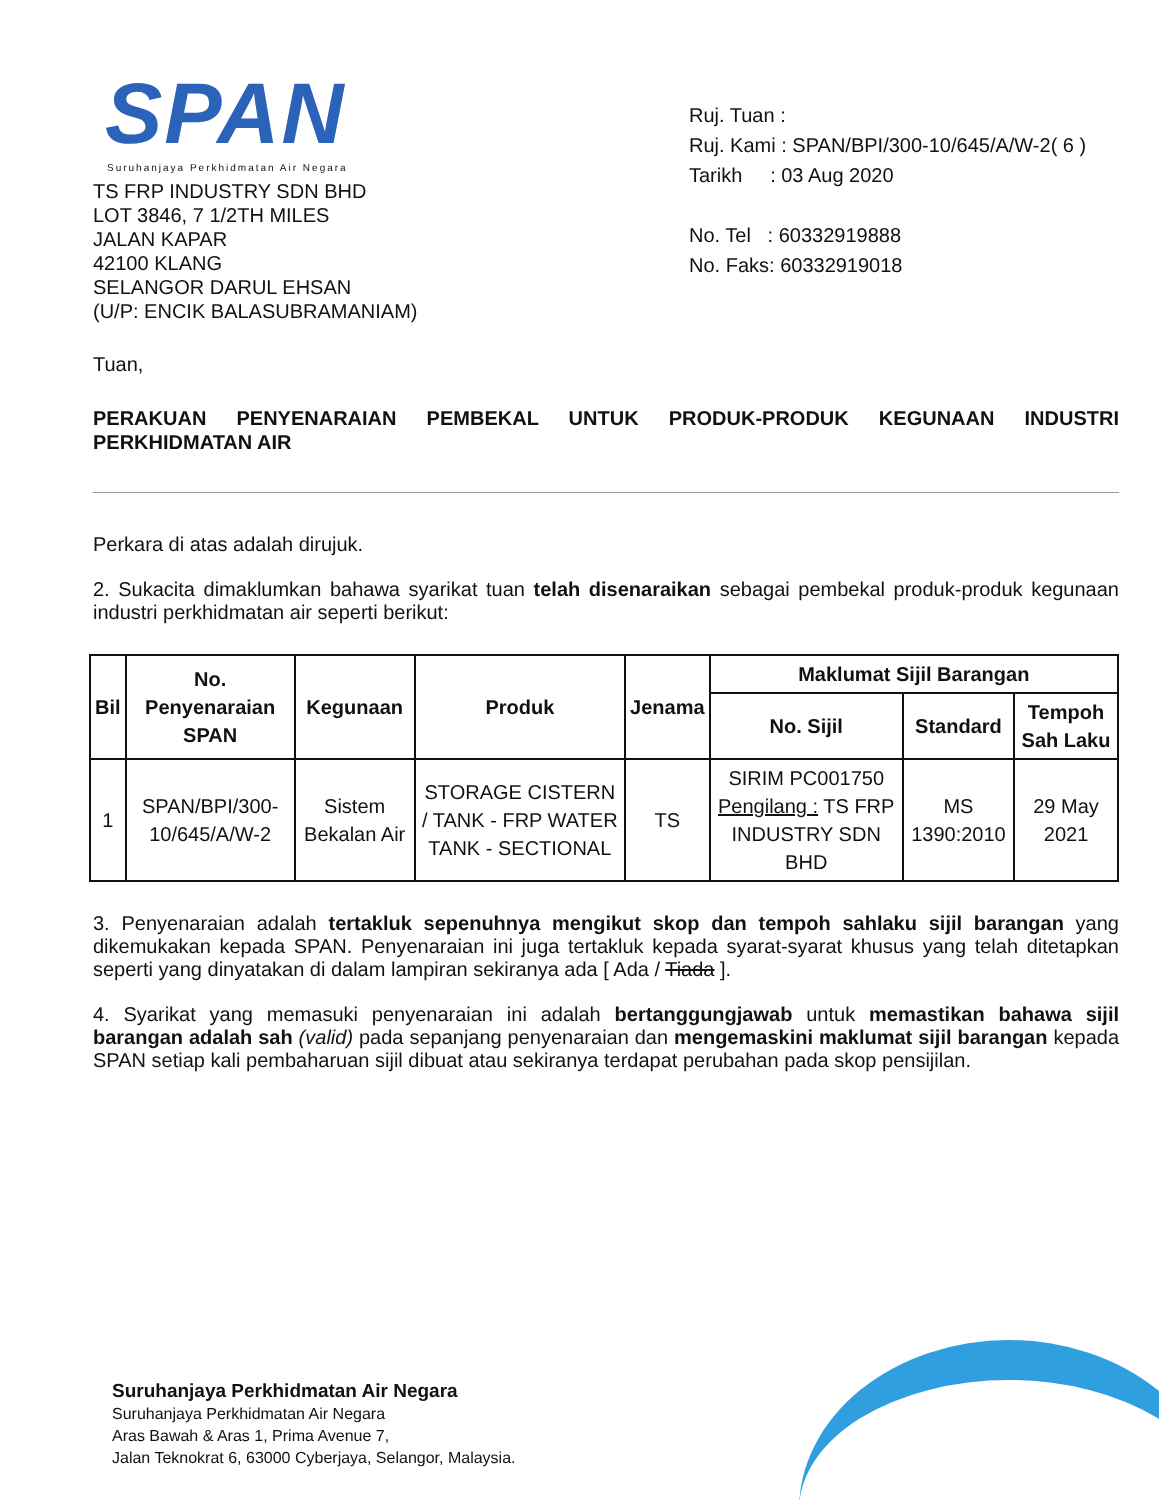SPAN
Suruhanjaya Perkhidmatan Air Negara
TS FRP INDUSTRY SDN BHD
LOT 3846, 7 1/2TH MILES
JALAN KAPAR
42100 KLANG
SELANGOR DARUL EHSAN
(U/P: ENCIK BALASUBRAMANIAM)
Ruj. Tuan :
Ruj. Kami : SPAN/BPI/300-10/645/A/W-2( 6 )
Tarikh : 03 Aug 2020
No. Tel : 60332919888
No. Faks: 60332919018
Tuan,
PERAKUAN PENYENARAIAN PEMBEKAL UNTUK PRODUK-PRODUK KEGUNAAN INDUSTRI PERKHIDMATAN AIR
Perkara di atas adalah dirujuk.
2. Sukacita dimaklumkan bahawa syarikat tuan telah disenaraikan sebagai pembekal produk-produk kegunaan industri perkhidmatan air seperti berikut:
| Bil | No. Penyenaraian SPAN | Kegunaan | Produk | Jenama | Maklumat Sijil Barangan | | |
| --- | --- | --- | --- | --- | --- | --- | --- |
| | | | | | No. Sijil | Standard | Tempoh Sah Laku |
| 1 | SPAN/BPI/300-10/645/A/W-2 | Sistem Bekalan Air | STORAGE CISTERN / TANK - FRP WATER TANK - SECTIONAL | TS | SIRIM PC001750 Pengilang : TS FRP INDUSTRY SDN BHD | MS 1390:2010 | 29 May 2021 |
3. Penyenaraian adalah tertakluk sepenuhnya mengikut skop dan tempoh sahlaku sijil barangan yang dikemukakan kepada SPAN. Penyenaraian ini juga tertakluk kepada syarat-syarat khusus yang telah ditetapkan seperti yang dinyatakan di dalam lampiran sekiranya ada [ Ada / Tiada ].
4. Syarikat yang memasuki penyenaraian ini adalah bertanggungjawab untuk memastikan bahawa sijil barangan adalah sah (valid) pada sepanjang penyenaraian dan mengemaskini maklumat sijil barangan kepada SPAN setiap kali pembaharuan sijil dibuat atau sekiranya terdapat perubahan pada skop pensijilan.
Suruhanjaya Perkhidmatan Air Negara
Suruhanjaya Perkhidmatan Air Negara
Aras Bawah & Aras 1, Prima Avenue 7,
Jalan Teknokrat 6, 63000 Cyberjaya, Selangor, Malaysia.